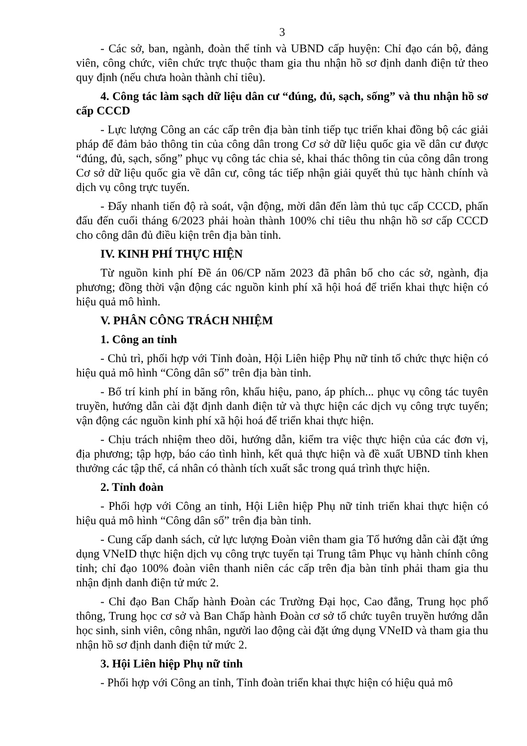3
- Các sở, ban, ngành, đoàn thể tỉnh và UBND cấp huyện: Chỉ đạo cán bộ, đảng viên, công chức, viên chức trực thuộc tham gia thu nhận hồ sơ định danh điện tử theo quy định (nếu chưa hoàn thành chỉ tiêu).
4. Công tác làm sạch dữ liệu dân cư “đúng, đủ, sạch, sống” và thu nhận hồ sơ cấp CCCD
- Lực lượng Công an các cấp trên địa bàn tỉnh tiếp tục triển khai đồng bộ các giải pháp để đảm bảo thông tin của công dân trong Cơ sở dữ liệu quốc gia về dân cư được “đúng, đủ, sạch, sống” phục vụ công tác chia sẻ, khai thác thông tin của công dân trong Cơ sở dữ liệu quốc gia về dân cư, công tác tiếp nhận giải quyết thủ tục hành chính và dịch vụ công trực tuyến.
- Đẩy nhanh tiến độ rà soát, vận động, mời dân đến làm thủ tục cấp CCCD, phấn đấu đến cuối tháng 6/2023 phải hoàn thành 100% chỉ tiêu thu nhận hồ sơ cấp CCCD cho công dân đủ điều kiện trên địa bàn tỉnh.
IV. KINH PHÍ THỰC HIỆN
Từ nguồn kinh phí Đề án 06/CP năm 2023 đã phân bổ cho các sở, ngành, địa phương; đồng thời vận động các nguồn kinh phí xã hội hoá để triển khai thực hiện có hiệu quả mô hình.
V. PHÂN CÔNG TRÁCH NHIỆM
1. Công an tỉnh
- Chủ trì, phối hợp với Tỉnh đoàn, Hội Liên hiệp Phụ nữ tỉnh tổ chức thực hiện có hiệu quả mô hình “Công dân số” trên địa bàn tỉnh.
- Bố trí kinh phí in băng rôn, khẩu hiệu, pano, áp phích... phục vụ công tác tuyên truyền, hướng dẫn cài đặt định danh điện tử và thực hiện các dịch vụ công trực tuyến; vận động các nguồn kinh phí xã hội hoá để triển khai thực hiện.
- Chịu trách nhiệm theo dõi, hướng dẫn, kiểm tra việc thực hiện của các đơn vị, địa phương; tập hợp, báo cáo tình hình, kết quả thực hiện và đề xuất UBND tỉnh khen thưởng các tập thể, cá nhân có thành tích xuất sắc trong quá trình thực hiện.
2. Tỉnh đoàn
- Phối hợp với Công an tỉnh, Hội Liên hiệp Phụ nữ tỉnh triển khai thực hiện có hiệu quả mô hình “Công dân số” trên địa bàn tỉnh.
- Cung cấp danh sách, cử lực lượng Đoàn viên tham gia Tổ hướng dẫn cài đặt ứng dụng VNeID thực hiện dịch vụ công trực tuyến tại Trung tâm Phục vụ hành chính công tỉnh; chỉ đạo 100% đoàn viên thanh niên các cấp trên địa bàn tỉnh phải tham gia thu nhận định danh điện tử mức 2.
- Chỉ đạo Ban Chấp hành Đoàn các Trường Đại học, Cao đẳng, Trung học phổ thông, Trung học cơ sở và Ban Chấp hành Đoàn cơ sở tổ chức tuyên truyền hướng dẫn học sinh, sinh viên, công nhân, người lao động cài đặt ứng dụng VNeID và tham gia thu nhận hồ sơ định danh điện tử mức 2.
3. Hội Liên hiệp Phụ nữ tỉnh
- Phối hợp với Công an tỉnh, Tỉnh đoàn triển khai thực hiện có hiệu quả mô